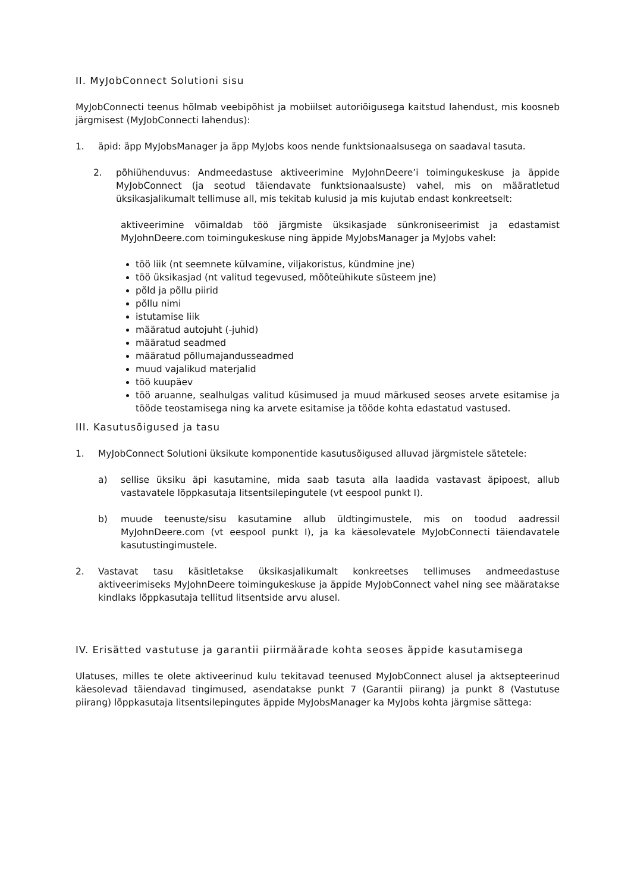II. MyJobConnect Solutioni sisu
MyJobConnecti teenus hõlmab veebipõhist ja mobiilset autoriõigusega kaitstud lahendust, mis koosneb järgmisest (MyJobConnecti lahendus):
1. äpid: äpp MyJobsManager ja äpp MyJobs koos nende funktsionaalsusega on saadaval tasuta.
2. põhiühenduvus: Andmeedastuse aktiveerimine MyJohnDeere’i toimingukeskuse ja äppide MyJobConnect (ja seotud täiendavate funktsionaalsuste) vahel, mis on määratletud üksikasjalikumalt tellimuse all, mis tekitab kulusid ja mis kujutab endast konkreetselt:
aktiveerimine võimaldab töö järgmiste üksikasjade sünkroniseerimist ja edastamist MyJohnDeere.com toimingukeskuse ning äppide MyJobsManager ja MyJobs vahel:
töö liik (nt seemnete külvamine, viljakoristus, kündmine jne)
töö üksikasjad (nt valitud tegevused, mõõteühikute süsteem jne)
põld ja põllu piirid
põllu nimi
istutamise liik
määratud autojuht (-juhid)
määratud seadmed
määratud põllumajandusseadmed
muud vajalikud materjalid
töö kuupäev
töö aruanne, sealhulgas valitud küsimused ja muud märkused seoses arvete esitamise ja tööde teostamisega ning ka arvete esitamise ja tööde kohta edastatud vastused.
III. Kasutusõigused ja tasu
1. MyJobConnect Solutioni üksikute komponentide kasutusõigused alluvad järgmistele sätetele:
a) sellise üksiku äpi kasutamine, mida saab tasuta alla laadida vastavast äpipoest, allub vastavatele lõppkasutaja litsentsilepingutele (vt eespool punkt I).
b) muude teenuste/sisu kasutamine allub üldtingimustele, mis on toodud aadressil MyJohnDeere.com (vt eespool punkt I), ja ka käesolevatele MyJobConnecti täiendavatele kasutustingimustele.
2. Vastavat tasu käsitletakse üksikasjalikumalt konkreetses tellimuses andmeedastuse aktiveerimiseks MyJohnDeere toimingukeskuse ja äppide MyJobConnect vahel ning see määratakse kindlaks lõppkasutaja tellitud litsentside arvu alusel.
IV. Erisätted vastutuse ja garantii piirmäärade kohta seoses äppide kasutamisega
Ulatuses, milles te olete aktiveerinud kulu tekitavad teenused MyJobConnect alusel ja aktsepteerinud käesolevad täiendavad tingimused, asendatakse punkt 7 (Garantii piirang) ja punkt 8 (Vastutuse piirang) lõppkasutaja litsentsilepingutes äppide MyJobsManager ka MyJobs kohta järgmise sättega: